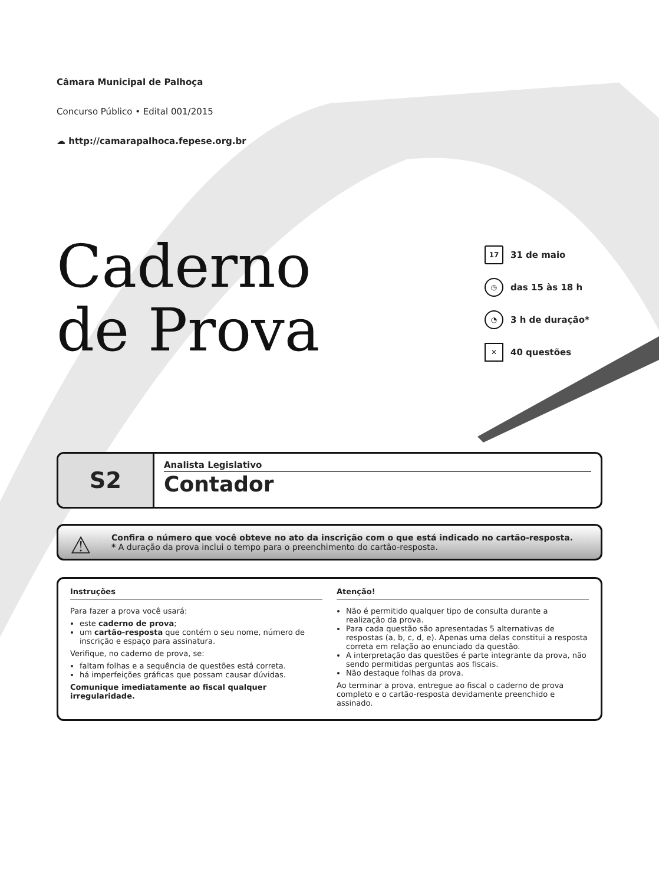Câmara Municipal de Palhoça
Concurso Público • Edital 001/2015
☁ http://camarapalhoca.fepese.org.br
Caderno
de Prova
17 31 de maio
◷ das 15 às 18 h
◔ 3 h de duração*
✕ 40 questões
S2
Analista Legislativo
Contador
⚠ Confira o número que você obteve no ato da inscrição com o que está indicado no cartão-resposta.
* A duração da prova inclui o tempo para o preenchimento do cartão-resposta.
Instruções
Para fazer a prova você usará:
este caderno de prova;
um cartão-resposta que contém o seu nome, número de inscrição e espaço para assinatura.
Verifique, no caderno de prova, se:
faltam folhas e a sequência de questões está correta.
há imperfeições gráficas que possam causar dúvidas.
Comunique imediatamente ao fiscal qualquer irregularidade.
Atenção!
Não é permitido qualquer tipo de consulta durante a realização da prova.
Para cada questão são apresentadas 5 alternativas de respostas (a, b, c, d, e). Apenas uma delas constitui a resposta correta em relação ao enunciado da questão.
A interpretação das questões é parte integrante da prova, não sendo permitidas perguntas aos fiscais.
Não destaque folhas da prova.
Ao terminar a prova, entregue ao fiscal o caderno de prova completo e o cartão-resposta devidamente preenchido e assinado.